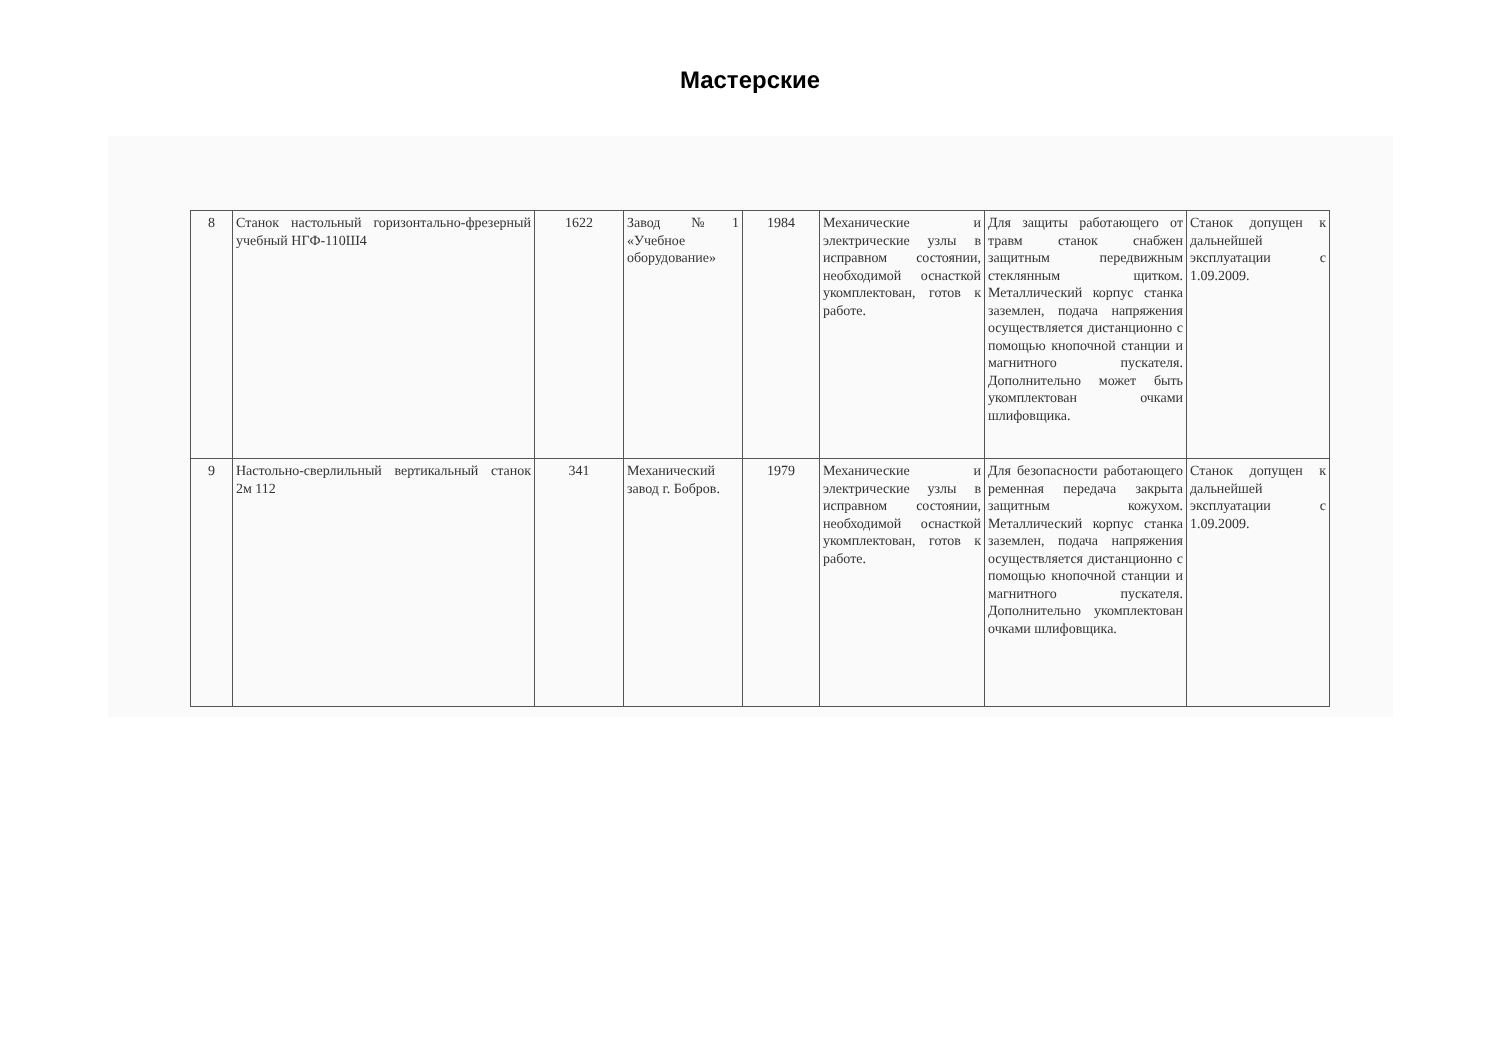Мастерские
| 8 | Станок настольный горизонтально-фрезерный учебный НГФ-110Ш4 | 1622 | Завод №1 «Учебное оборудование» | 1984 | Механические и электрические узлы в исправном состоянии, необходимой оснасткой укомплектован, готов к работе. | Для защиты работающего от травм станок снабжен защитным передвижным стеклянным щитком. Металлический корпус станка заземлен, подача напряжения осуществляется дистанционно с помощью кнопочной станции и магнитного пускателя. Дополнительно может быть укомплектован очками шлифовщика. | Станок допущен к дальнейшей эксплуатации с 1.09.2009. |
| 9 | Настольно-сверлильный вертикальный станок 2м 112 | 341 | Механический завод г. Бобров. | 1979 | Механические и электрические узлы в исправном состоянии, необходимой оснасткой укомплектован, готов к работе. | Для безопасности работающего ременная передача закрыта защитным кожухом. Металлический корпус станка заземлен, подача напряжения осуществляется дистанционно с помощью кнопочной станции и магнитного пускателя. Дополнительно укомплектован очками шлифовщика. | Станок допущен к дальнейшей эксплуатации с 1.09.2009. |